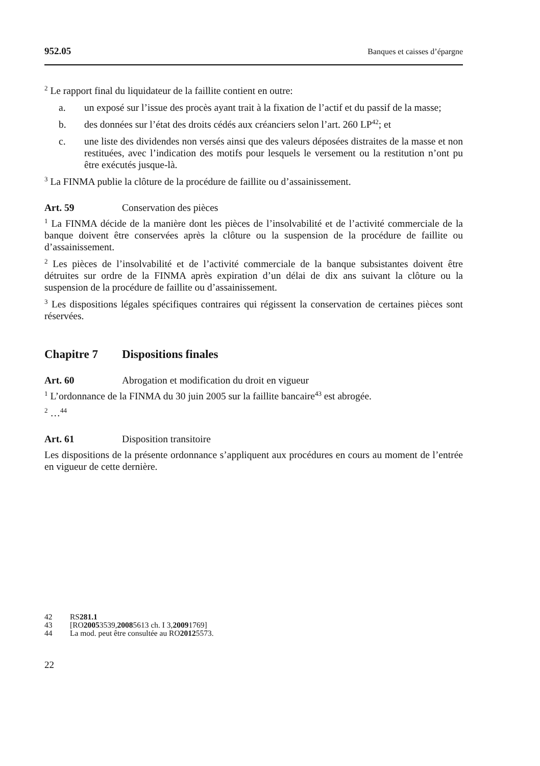952.05 Banques et caisses d’épargne
<sup>2</sup> Le rapport final du liquidateur de la faillite contient en outre:
a. un exposé sur l’issue des procès ayant trait à la fixation de l’actif et du passif de la masse;
b. des données sur l’état des droits cédés aux créanciers selon l’art. 260 LP<sup>42</sup>; et
c. une liste des dividendes non versés ainsi que des valeurs déposées distraites de la masse et non restituées, avec l’indication des motifs pour lesquels le versement ou la restitution n’ont pu être exécutés jusque-là.
<sup>3</sup> La FINMA publie la clôture de la procédure de faillite ou d’assainissement.
Art. 59 Conservation des pièces
<sup>1</sup> La FINMA décide de la manière dont les pièces de l’insolvabilité et de l’activité commerciale de la banque doivent être conservées après la clôture ou la suspension de la procédure de faillite ou d’assainissement.
<sup>2</sup> Les pièces de l’insolvabilité et de l’activité commerciale de la banque subsistantes doivent être détruites sur ordre de la FINMA après expiration d’un délai de dix ans suivant la clôture ou la suspension de la procédure de faillite ou d’assainissement.
<sup>3</sup> Les dispositions légales spécifiques contraires qui régissent la conservation de certaines pièces sont réservées.
Chapitre 7 Dispositions finales
Art. 60 Abrogation et modification du droit en vigueur
<sup>1</sup> L’ordonnance de la FINMA du 30 juin 2005 sur la faillite bancaire<sup>43</sup> est abrogée.
<sup>2</sup> …<sup>44</sup>
Art. 61 Disposition transitoire
Les dispositions de la présente ordonnance s’appliquent aux procédures en cours au moment de l’entrée en vigueur de cette dernière.
42 RS 281.1
43 [RO 2005 3539, 2008 5613 ch. I 3, 2009 1769]
44 La mod. peut être consultée au RO 2012 5573.
22